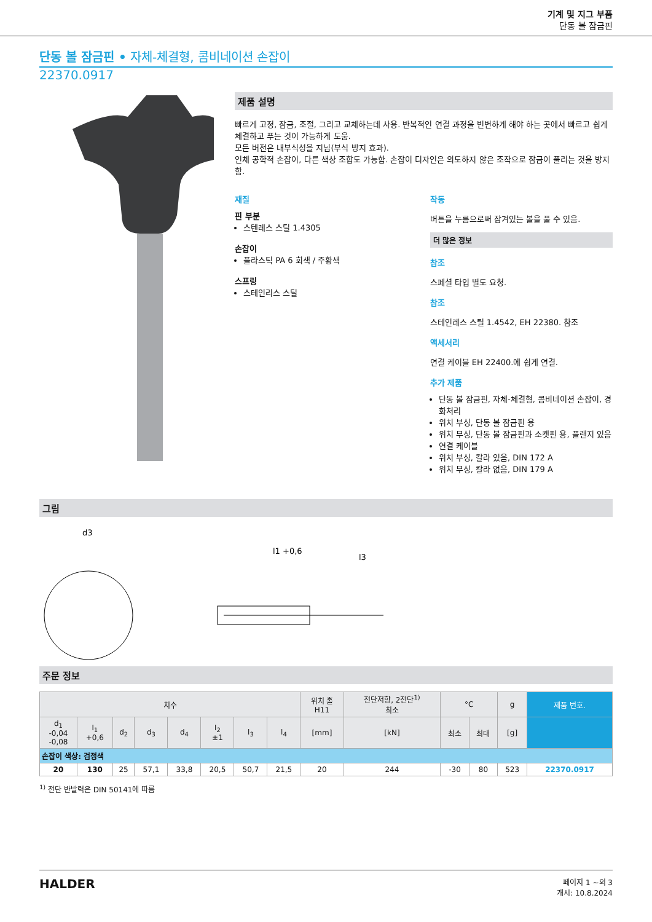기계 및 지그 부품
단동 볼 잠금핀
단동 볼 잠금핀 • 자체-체결형, 콤비네이션 손잡이
22370.0917
제품 설명
빠르게 고정, 잠금, 조절, 그리고 교체하는데 사용. 반복적인 연결 과정을 빈번하게 해야 하는 곳에서 빠르고 쉽게 체결하고 푸는 것이 가능하게 도움.
모든 버전은 내부식성을 지님(부식 방지 효과).
인체 공학적 손잡이, 다른 색상 조합도 가능함. 손잡이 디자인은 의도하지 않은 조작으로 잠금이 풀리는 것을 방지함.
재질
핀 부분
스텐레스 스틸 1.4305
손잡이
플라스틱 PA 6 회색 / 주황색
스프링
스테인리스 스틸
작동
버튼을 누름으로써 잠겨있는 볼을 풀 수 있음.
더 많은 정보
참조
스페셜 타입 별도 요청.
참조
스테인레스 스틸 1.4542, EH 22380. 참조
액세서리
연결 케이블 EH 22400.에 쉽게 연결.
추가 제품
단동 볼 잠금핀, 자체-체결형, 콤비네이션 손잡이, 경화처리
위치 부싱, 단동 볼 잠금핀 용
위치 부싱, 단동 볼 잠금핀과 소켓핀 용, 플랜지 있음
연결 케이블
위치 부싱, 칼라 있음, DIN 172 A
위치 부싱, 칼라 없음, DIN 179 A
그림
d3
l1 +0,6
l3
주문 정보
| 치수 | | | | | | | | 위치 홀 H11 | 전단저항, 2전단<sup>1)</sup> 최소 | °C | | g | 제품 번호. |
| --- | --- | --- | --- | --- | --- | --- | --- | --- | --- | --- | --- | --- | --- |
| d<sub>1</sub> -0,04 -0,08 | l<sub>1</sub> +0,6 | d<sub>2</sub> | d<sub>3</sub> | d<sub>4</sub> | l<sub>2</sub> ±1 | l<sub>3</sub> | l<sub>4</sub> | [mm] | [kN] | 최소 | 최대 | [g] | |
| 손잡이 색상: 검정색 | | | | | | | | | | | | | |
| 20 | 130 | 25 | 57,1 | 33,8 | 20,5 | 50,7 | 21,5 | 20 | 244 | -30 | 80 | 523 | 22370.0917 |
<sup>1)</sup> 전단 반발력은 DIN 50141에 따름
HALDER
페이지 1 ~의 3
개시: 10.8.2024